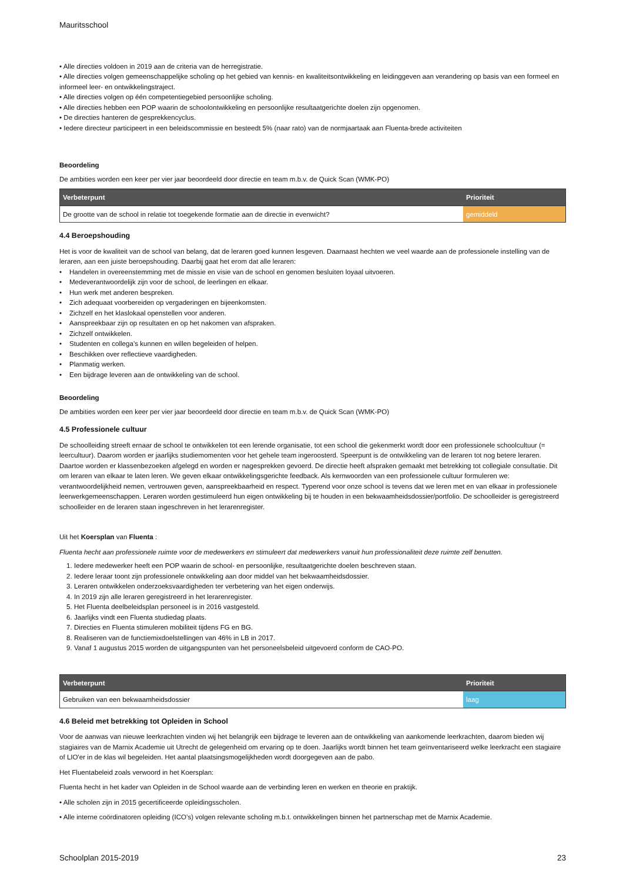Mauritsschool
• Alle directies voldoen in 2019 aan de criteria van de herregistratie.
• Alle directies volgen gemeenschappelijke scholing op het gebied van kennis- en kwaliteitsontwikkeling en leidinggeven aan verandering op basis van een formeel en informeel leer- en ontwikkelingstraject.
• Alle directies volgen op één competentiegebied persoonlijke scholing.
• Alle directies hebben een POP waarin de schoolontwikkeling en persoonlijke resultaatgerichte doelen zijn opgenomen.
• De directies hanteren de gesprekkencyclus.
• Iedere directeur participeert in een beleidscommissie en besteedt 5% (naar rato) van de normjaartaak aan Fluenta-brede activiteiten
Beoordeling
De ambities worden een keer per vier jaar beoordeeld door directie en team m.b.v. de Quick Scan (WMK-PO)
| Verbeterpunt | Prioriteit |
| --- | --- |
| De grootte van de school in relatie tot toegekende formatie aan de directie in evenwicht? | gemiddeld |
4.4 Beroepshouding
Het is voor de kwaliteit van de school van belang, dat de leraren goed kunnen lesgeven. Daarnaast hechten we veel waarde aan de professionele instelling van de leraren, aan een juiste beroepshouding. Daarbij gaat het erom dat alle leraren:
• Handelen in overeenstemming met de missie en visie van de school en genomen besluiten loyaal uitvoeren.
• Medeverantwoordelijk zijn voor de school, de leerlingen en elkaar.
• Hun werk met anderen bespreken.
• Zich adequaat voorbereiden op vergaderingen en bijeenkomsten.
• Zichzelf en het klaslokaal openstellen voor anderen.
• Aanspreekbaar zijn op resultaten en op het nakomen van afspraken.
• Zichzelf ontwikkelen.
• Studenten en collega’s kunnen en willen begeleiden of helpen.
• Beschikken over reflectieve vaardigheden.
• Planmatig werken.
• Een bijdrage leveren aan de ontwikkeling van de school.
Beoordeling
De ambities worden een keer per vier jaar beoordeeld door directie en team m.b.v. de Quick Scan (WMK-PO)
4.5 Professionele cultuur
De schoolleiding streeft ernaar de school te ontwikkelen tot een lerende organisatie, tot een school die gekenmerkt wordt door een professionele schoolcultuur (= leercultuur). Daarom worden er jaarlijks studiemomenten voor het gehele team ingeroosterd. Speerpunt is de ontwikkeling van de leraren tot nog betere leraren. Daartoe worden er klassenbezoeken afgelegd en worden er nagesprekken gevoerd. De directie heeft afspraken gemaakt met betrekking tot collegiale consultatie. Dit om leraren van elkaar te laten leren. We geven elkaar ontwikkelingsgerichte feedback. Als kernwoorden van een professionele cultuur formuleren we: verantwoordelijkheid nemen, vertrouwen geven, aanspreekbaarheid en respect. Typerend voor onze school is tevens dat we leren met en van elkaar in professionele leerwerkgemeenschappen. Leraren worden gestimuleerd hun eigen ontwikkeling bij te houden in een bekwaamheidsdossier/portfolio. De schoolleider is geregistreerd schoolleider en de leraren staan ingeschreven in het lerarenregister.
Uit het Koersplan van Fluenta :
Fluenta hecht aan professionele ruimte voor de medewerkers en stimuleert dat medewerkers vanuit hun professionaliteit deze ruimte zelf benutten.
1. Iedere medewerker heeft een POP waarin de school- en persoonlijke, resultaatgerichte doelen beschreven staan.
2. Iedere leraar toont zijn professionele ontwikkeling aan door middel van het bekwaamheidsdossier.
3. Leraren ontwikkelen onderzoeksvaardigheden ter verbetering van het eigen onderwijs.
4. In 2019 zijn alle leraren geregistreerd in het lerarenregister.
5. Het Fluenta deelbeleidsplan personeel is in 2016 vastgesteld.
6. Jaarlijks vindt een Fluenta studiedag plaats.
7. Directies en Fluenta stimuleren mobiliteit tijdens FG en BG.
8. Realiseren van de functiemixdoelstellingen van 46% in LB in 2017.
9. Vanaf 1 augustus 2015 worden de uitgangspunten van het personeelsbeleid uitgevoerd conform de CAO-PO.
| Verbeterpunt | Prioriteit |
| --- | --- |
| Gebruiken van een bekwaamheidsdossier | laag |
4.6 Beleid met betrekking tot Opleiden in School
Voor de aanwas van nieuwe leerkrachten vinden wij het belangrijk een bijdrage te leveren aan de ontwikkeling van aankomende leerkrachten, daarom bieden wij stagiaires van de Marnix Academie uit Utrecht de gelegenheid om ervaring op te doen. Jaarlijks wordt binnen het team geïnventariseerd welke leerkracht een stagiaire of LIO'er in de klas wil begeleiden. Het aantal plaatsingsmogelijkheden wordt doorgegeven aan de pabo.
Het Fluentabeleid zoals verwoord in het Koersplan:
Fluenta hecht in het kader van Opleiden in de School waarde aan de verbinding leren en werken en theorie en praktijk.
• Alle scholen zijn in 2015 gecertificeerde opleidingsscholen.
• Alle interne coördinatoren opleiding (ICO’s) volgen relevante scholing m.b.t. ontwikkelingen binnen het partnerschap met de Marnix Academie.
Schoolplan 2015-2019 23